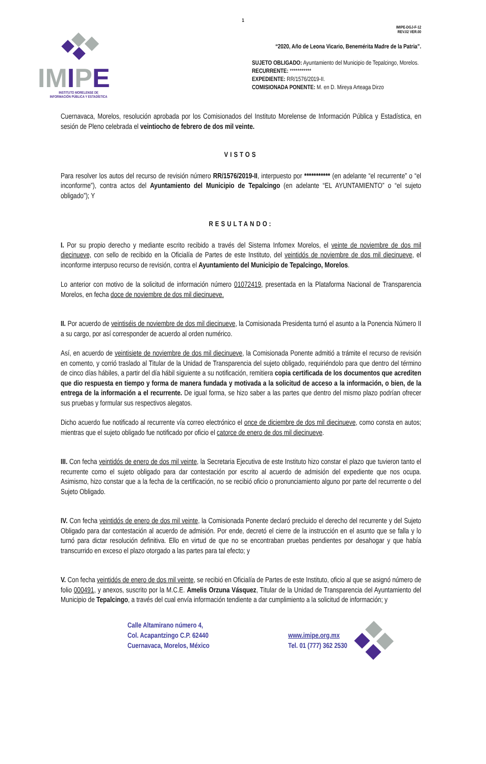1
IMIPE-DGJ-F-12
REV.02 VER.00
IMIPE
INSTITUTO MORELENSE DE
INFORMACIÓN PÚBLICA Y ESTADÍSTICA
“2020, Año de Leona Vicario, Benemérita Madre de la Patria”.
SUJETO OBLIGADO: Ayuntamiento del Municipio de Tepalcingo, Morelos.
RECURRENTE: ***********
EXPEDIENTE: RR/1576/2019-II.
COMISIONADA PONENTE: M. en D. Mireya Arteaga Dirzo
Cuernavaca, Morelos, resolución aprobada por los Comisionados del Instituto Morelense de Información Pública y Estadística, en sesión de Pleno celebrada el veintiocho de febrero de dos mil veinte.
VISTOS
Para resolver los autos del recurso de revisión número RR/1576/2019-II, interpuesto por *********** (en adelante “el recurrente” o “el inconforme”), contra actos del Ayuntamiento del Municipio de Tepalcingo (en adelante “EL AYUNTAMIENTO” o “el sujeto obligado”); Y
RESULTANDO:
I. Por su propio derecho y mediante escrito recibido a través del Sistema Infomex Morelos, el veinte de noviembre de dos mil diecinueve, con sello de recibido en la Oficialía de Partes de este Instituto, del veintidós de noviembre de dos mil diecinueve, el inconforme interpuso recurso de revisión, contra el Ayuntamiento del Municipio de Tepalcingo, Morelos.
Lo anterior con motivo de la solicitud de información número 01072419, presentada en la Plataforma Nacional de Transparencia Morelos, en fecha doce de noviembre de dos mil diecinueve.
II. Por acuerdo de veintiséis de noviembre de dos mil diecinueve, la Comisionada Presidenta turnó el asunto a la Ponencia Número II a su cargo, por así corresponder de acuerdo al orden numérico.
Así, en acuerdo de veintisiete de noviembre de dos mil diecinueve, la Comisionada Ponente admitió a trámite el recurso de revisión en comento, y corrió traslado al Titular de la Unidad de Transparencia del sujeto obligado, requiriéndolo para que dentro del término de cinco días hábiles, a partir del día hábil siguiente a su notificación, remitiera copia certificada de los documentos que acrediten que dio respuesta en tiempo y forma de manera fundada y motivada a la solicitud de acceso a la información, o bien, de la entrega de la información a el recurrente. De igual forma, se hizo saber a las partes que dentro del mismo plazo podrían ofrecer sus pruebas y formular sus respectivos alegatos.
Dicho acuerdo fue notificado al recurrente vía correo electrónico el once de diciembre de dos mil diecinueve, como consta en autos; mientras que el sujeto obligado fue notificado por oficio el catorce de enero de dos mil diecinueve.
III. Con fecha veintidós de enero de dos mil veinte, la Secretaria Ejecutiva de este Instituto hizo constar el plazo que tuvieron tanto el recurrente como el sujeto obligado para dar contestación por escrito al acuerdo de admisión del expediente que nos ocupa. Asimismo, hizo constar que a la fecha de la certificación, no se recibió oficio o pronunciamiento alguno por parte del recurrente o del Sujeto Obligado.
IV. Con fecha veintidós de enero de dos mil veinte, la Comisionada Ponente declaró precluido el derecho del recurrente y del Sujeto Obligado para dar contestación al acuerdo de admisión. Por ende, decretó el cierre de la instrucción en el asunto que se falla y lo turnó para dictar resolución definitiva. Ello en virtud de que no se encontraban pruebas pendientes por desahogar y que había transcurrido en exceso el plazo otorgado a las partes para tal efecto; y
V. Con fecha veintidós de enero de dos mil veinte, se recibió en Oficialía de Partes de este Instituto, oficio al que se asignó número de folio 000491, y anexos, suscrito por la M.C.E. Amelis Orzuna Vásquez, Titular de la Unidad de Transparencia del Ayuntamiento del Municipio de Tepalcingo, a través del cual envía información tendiente a dar cumplimiento a la solicitud de información; y
Calle Altamirano número 4,
Col. Acapantzingo C.P. 62440
Cuernavaca, Morelos, México
www.imipe.org.mx
Tel. 01 (777) 362 2530